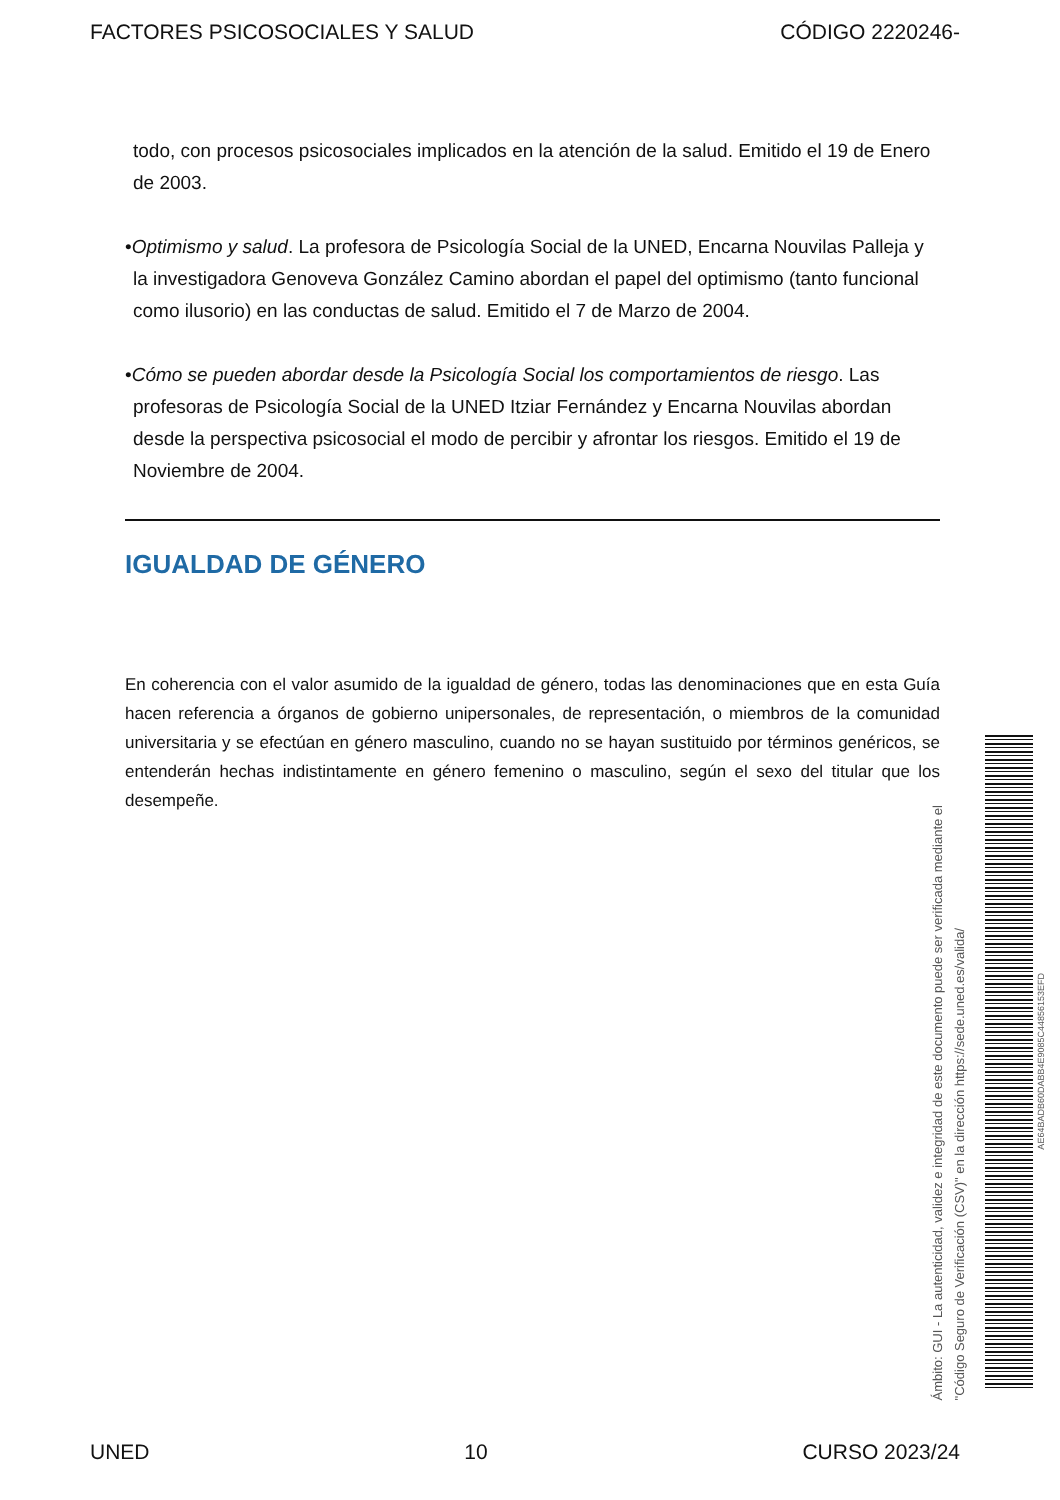FACTORES PSICOSOCIALES Y SALUD CÓDIGO 2220246-
todo, con procesos psicosociales implicados en la atención de la salud. Emitido el 19 de Enero de 2003.
•Optimismo y salud. La profesora de Psicología Social de la UNED, Encarna Nouvilas Palleja y la investigadora Genoveva González Camino abordan el papel del optimismo (tanto funcional como ilusorio) en las conductas de salud. Emitido el 7 de Marzo de 2004.
•Cómo se pueden abordar desde la Psicología Social los comportamientos de riesgo. Las profesoras de Psicología Social de la UNED Itziar Fernández y Encarna Nouvilas abordan desde la perspectiva psicosocial el modo de percibir y afrontar los riesgos. Emitido el 19 de Noviembre de 2004.
IGUALDAD DE GÉNERO
En coherencia con el valor asumido de la igualdad de género, todas las denominaciones que en esta Guía hacen referencia a órganos de gobierno unipersonales, de representación, o miembros de la comunidad universitaria y se efectúan en género masculino, cuando no se hayan sustituido por términos genéricos, se entenderán hechas indistintamente en género femenino o masculino, según el sexo del titular que los desempeñe.
Ámbito: GUI - La autenticidad, validez e integridad de este documento puede ser verificada mediante el
"Código Seguro de Verificación (CSV)" en la dirección https://sede.uned.es/valida/
AE64BADB60DABB4E9085C44856153EFD
UNED 10 CURSO 2023/24